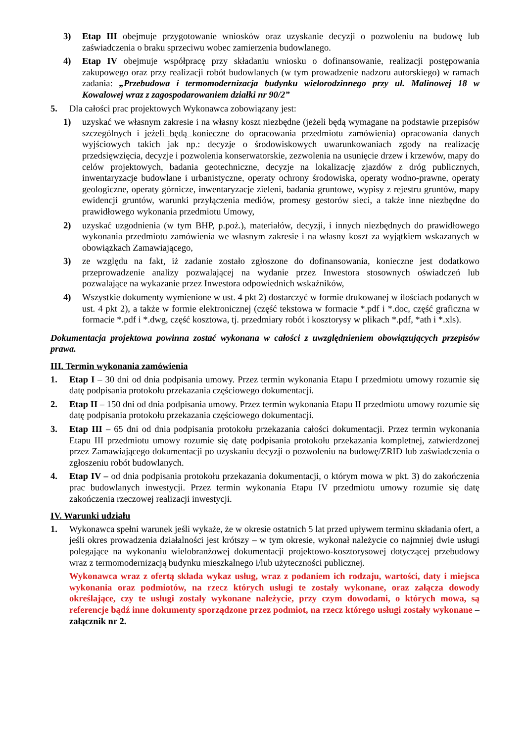3) Etap III obejmuje przygotowanie wniosków oraz uzyskanie decyzji o pozwoleniu na budowę lub zaświadczenia o braku sprzeciwu wobec zamierzenia budowlanego.
4) Etap IV obejmuje współpracę przy składaniu wniosku o dofinansowanie, realizacji postępowania zakupowego oraz przy realizacji robót budowlanych (w tym prowadzenie nadzoru autorskiego) w ramach zadania: „Przebudowa i termomodernizacja budynku wielorodzinnego przy ul. Malinowej 18 w Kowalowej wraz z zagospodarowaniem działki nr 90/2”
5. Dla całości prac projektowych Wykonawca zobowiązany jest:
1) uzyskać we własnym zakresie i na własny koszt niezbędne (jeżeli będą wymagane na podstawie przepisów szczególnych i jeżeli będą konieczne do opracowania przedmiotu zamówienia) opracowania danych wyjściowych takich jak np.: decyzje o środowiskowych uwarunkowaniach zgody na realizację przedsięwzięcia, decyzje i pozwolenia konserwatorskie, zezwolenia na usunięcie drzew i krzewów, mapy do celów projektowych, badania geotechniczne, decyzje na lokalizację zjazdów z dróg publicznych, inwentaryzacje budowlane i urbanistyczne, operaty ochrony środowiska, operaty wodno-prawne, operaty geologiczne, operaty górnicze, inwentaryzacje zieleni, badania gruntowe, wypisy z rejestru gruntów, mapy ewidencji gruntów, warunki przyłączenia mediów, promesy gestorów sieci, a także inne niezbędne do prawidłowego wykonania przedmiotu Umowy,
2) uzyskać uzgodnienia (w tym BHP, p.poż.), materiałów, decyzji, i innych niezbędnych do prawidłowego wykonania przedmiotu zamówienia we własnym zakresie i na własny koszt za wyjątkiem wskazanych w obowiązkach Zamawiającego,
3) ze względu na fakt, iż zadanie zostało zgłoszone do dofinansowania, konieczne jest dodatkowo przeprowadzenie analizy pozwalającej na wydanie przez Inwestora stosownych oświadczeń lub pozwalające na wykazanie przez Inwestora odpowiednich wskaźników,
4) Wszystkie dokumenty wymienione w ust. 4 pkt 2) dostarczyć w formie drukowanej w ilościach podanych w ust. 4 pkt 2), a także w formie elektronicznej (część tekstowa w formacie *.pdf i *.doc, część graficzna w formacie *.pdf i *.dwg, część kosztowa, tj. przedmiary robót i kosztorysy w plikach *.pdf, *ath i *.xls).
Dokumentacja projektowa powinna zostać wykonana w całości z uwzględnieniem obowiązujących przepisów prawa.
III. Termin wykonania zamówienia
1. Etap I – 30 dni od dnia podpisania umowy. Przez termin wykonania Etapu I przedmiotu umowy rozumie się datę podpisania protokołu przekazania częściowego dokumentacji.
2. Etap II – 150 dni od dnia podpisania umowy. Przez termin wykonania Etapu II przedmiotu umowy rozumie się datę podpisania protokołu przekazania częściowego dokumentacji.
3. Etap III – 65 dni od dnia podpisania protokołu przekazania całości dokumentacji. Przez termin wykonania Etapu III przedmiotu umowy rozumie się datę podpisania protokołu przekazania kompletnej, zatwierdzonej przez Zamawiającego dokumentacji po uzyskaniu decyzji o pozwoleniu na budowę/ZRID lub zaświadczenia o zgłoszeniu robót budowlanych.
4. Etap IV – od dnia podpisania protokołu przekazania dokumentacji, o którym mowa w pkt. 3) do zakończenia prac budowlanych inwestycji. Przez termin wykonania Etapu IV przedmiotu umowy rozumie się datę zakończenia rzeczowej realizacji inwestycji.
IV. Warunki udziału
1. Wykonawca spełni warunek jeśli wykaże, że w okresie ostatnich 5 lat przed upływem terminu składania ofert, a jeśli okres prowadzenia działalności jest krótszy – w tym okresie, wykonał należycie co najmniej dwie usługi polegające na wykonaniu wielobranżowej dokumentacji projektowo-kosztorysowej dotyczącej przebudowy wraz z termomodernizacją budynku mieszkalnego i/lub użyteczności publicznej.
Wykonawca wraz z ofertą składa wykaz usług, wraz z podaniem ich rodzaju, wartości, daty i miejsca wykonania oraz podmiotów, na rzecz których usługi te zostały wykonane, oraz załącza dowody określające, czy te usługi zostały wykonane należycie, przy czym dowodami, o których mowa, są referencje bądź inne dokumenty sporządzone przez podmiot, na rzecz którego usługi zostały wykonane – załącznik nr 2.